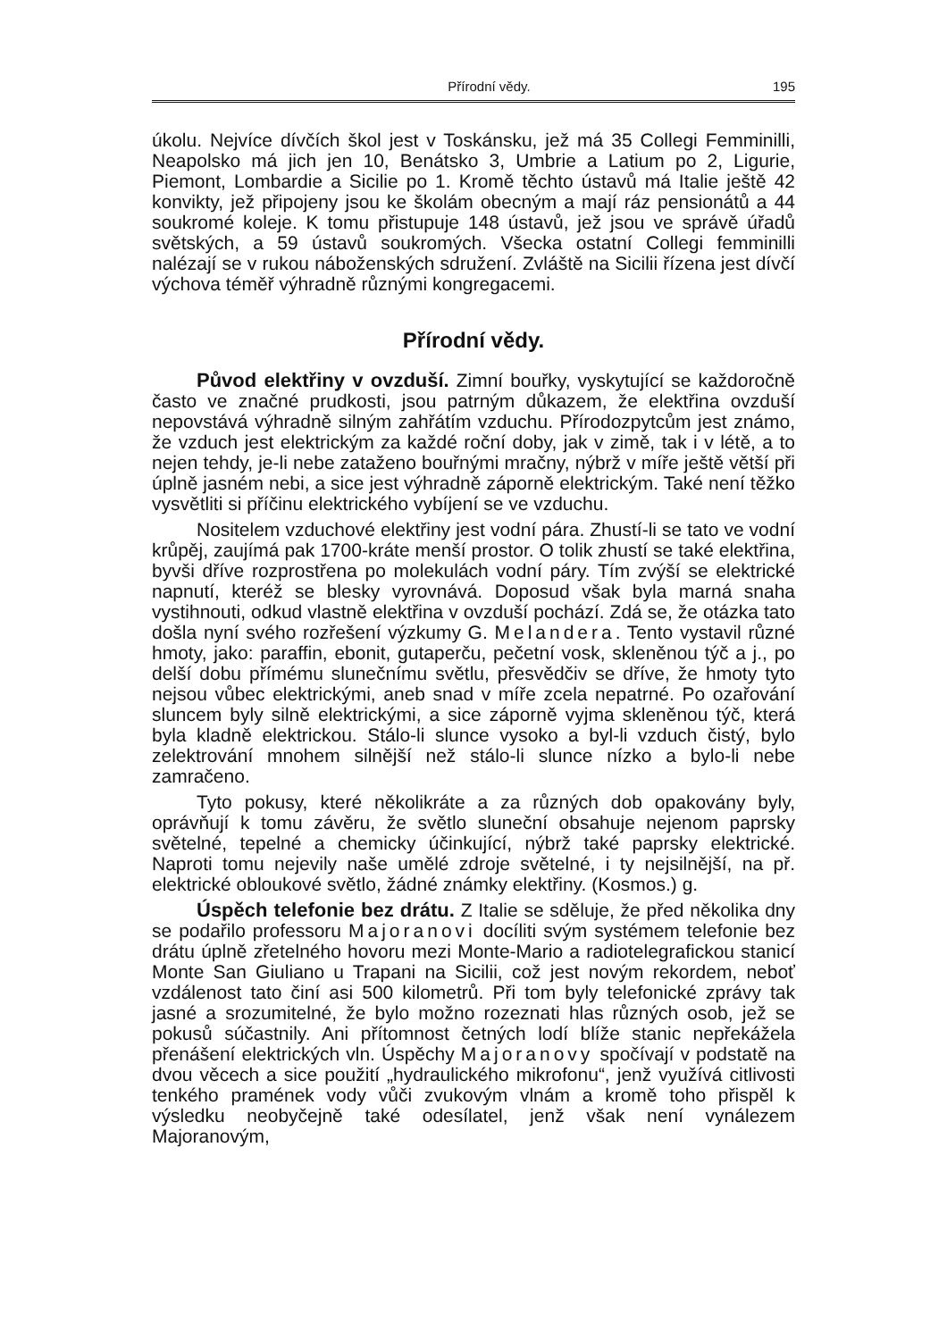Přírodní vědy. 195
úkolu. Nejvíce dívčích škol jest v Toskánsku, jež má 35 Collegi Femminilli, Neapolsko má jich jen 10, Benátsko 3, Umbrie a Latium po 2, Ligurie, Piemont, Lombardie a Sicilie po 1. Kromě těchto ústavů má Italie ještě 42 konvikty, jež připojeny jsou ke školám obecným a mají ráz pensionátů a 44 soukromé koleje. K tomu přistupuje 148 ústavů, jež jsou ve správě úřadů světských, a 59 ústavů soukromých. Všecka ostatní Collegi femminilli nalézají se v rukou náboženských sdružení. Zvláště na Sicilii řízena jest dívčí výchova téměř výhradně různými kongregacemi.
Přírodní vědy.
Původ elektřiny v ovzduší. Zimní bouřky, vyskytující se každoročně často ve značné prudkosti, jsou patrným důkazem, že elektřina ovzduší nepovstává výhradně silným zahřátím vzduchu. Přírodozpytcům jest známo, že vzduch jest elektrickým za každé roční doby, jak v zimě, tak i v létě, a to nejen tehdy, je-li nebe zataženo bouřnými mračny, nýbrž v míře ještě větší při úplně jasném nebi, a sice jest výhradně záporně elektrickým. Také není těžko vysvětliti si příčinu elektrického vybíjení se ve vzduchu.
Nositelem vzduchové elektřiny jest vodní pára. Zhustí-li se tato ve vodní krůpěj, zaujímá pak 1700-kráte menší prostor. O tolik zhustí se také elektřina, byvši dříve rozprostřena po molekulách vodní páry. Tím zvýší se elektrické napnutí, kteréž se blesky vyrovnává. Doposud však byla marná snaha vystihnouti, odkud vlastně elektřina v ovzduší pochází. Zdá se, že otázka tato došla nyní svého rozřešení výzkumy G. Melandera. Tento vystavil různé hmoty, jako: paraffin, ebonit, gutaperču, pečetní vosk, skleněnou týč a j., po delší dobu přímému slunečnímu světlu, přesvědčiv se dříve, že hmoty tyto nejsou vůbec elektrickými, aneb snad v míře zcela nepatrné. Po ozařování sluncem byly silně elektrickými, a sice záporně vyjma skleněnou týč, která byla kladně elektrickou. Stálo-li slunce vysoko a byl-li vzduch čistý, bylo zelektrování mnohem silnější než stálo-li slunce nízko a bylo-li nebe zamračeno.
Tyto pokusy, které několikráte a za různých dob opakovány byly, oprávňují k tomu závěru, že světlo sluneční obsahuje nejenom paprsky světelné, tepelné a chemicky účinkující, nýbrž také paprsky elektrické. Naproti tomu nejevily naše umělé zdroje světelné, i ty nejsilnější, na př. elektrické obloukové světlo, žádné známky elektřiny. (Kosmos.) g.
Úspěch telefonie bez drátu. Z Italie se sděluje, že před několika dny se podařilo professoru Majoranovi docíliti svým systémem telefonie bez drátu úplně zřetelného hovoru mezi Monte-Mario a radiotelegrafickou stanicí Monte San Giuliano u Trapani na Sicilii, což jest novým rekordem, neboť vzdálenost tato činí asi 500 kilometrů. Při tom byly telefonické zprávy tak jasné a srozumitelné, že bylo možno rozeznati hlas různých osob, jež se pokusů súčastnily. Ani přítomnost četných lodí blíže stanic nepřekážela přenášení elektrických vln. Úspěchy Majoranovy spočívají v podstatě na dvou věcech a sice použití „hydraulického mikrofonu“, jenž využívá citlivosti tenkého pramének vody vůči zvukovým vlnám a kromě toho přispěl k výsledku neobyčejně také odesílatel, jenž však není vynálezem Majoranovým,